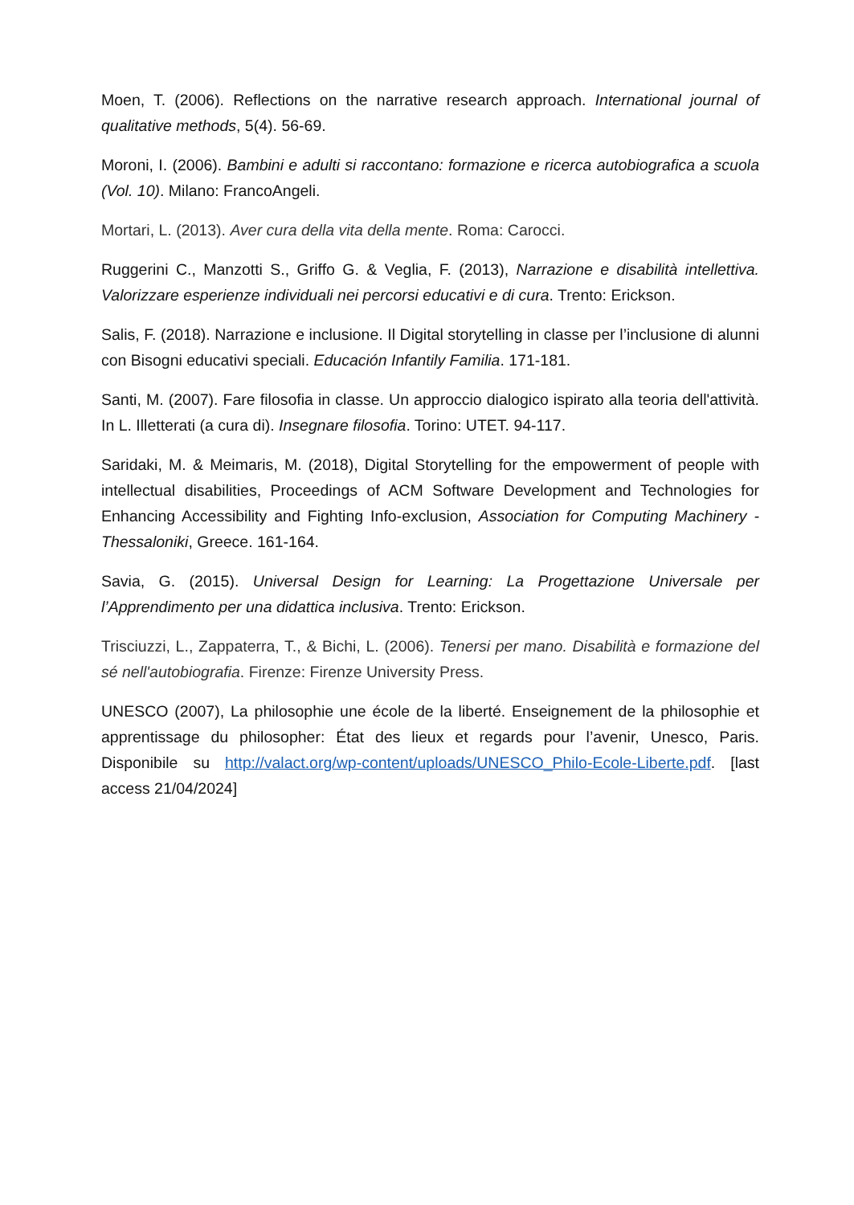Moen, T. (2006). Reflections on the narrative research approach. International journal of qualitative methods, 5(4). 56-69.
Moroni, I. (2006). Bambini e adulti si raccontano: formazione e ricerca autobiografica a scuola (Vol. 10). Milano: FrancoAngeli.
Mortari, L. (2013). Aver cura della vita della mente. Roma: Carocci.
Ruggerini C., Manzotti S., Griffo G. & Veglia, F. (2013), Narrazione e disabilità intellettiva. Valorizzare esperienze individuali nei percorsi educativi e di cura. Trento: Erickson.
Salis, F. (2018). Narrazione e inclusione. Il Digital storytelling in classe per l’inclusione di alunni con Bisogni educativi speciali. Educación Infantily Familia. 171-181.
Santi, M. (2007). Fare filosofia in classe. Un approccio dialogico ispirato alla teoria dell'attività. In L. Illetterati (a cura di). Insegnare filosofia. Torino: UTET. 94-117.
Saridaki, M. & Meimaris, M. (2018), Digital Storytelling for the empowerment of people with intellectual disabilities, Proceedings of ACM Software Development and Technologies for Enhancing Accessibility and Fighting Info-exclusion, Association for Computing Machinery -Thessaloniki, Greece. 161-164.
Savia, G. (2015). Universal Design for Learning: La Progettazione Universale per l’Apprendimento per una didattica inclusiva. Trento: Erickson.
Trisciuzzi, L., Zappaterra, T., & Bichi, L. (2006). Tenersi per mano. Disabilità e formazione del sé nell'autobiografia. Firenze: Firenze University Press.
UNESCO (2007), La philosophie une école de la liberté. Enseignement de la philosophie et apprentissage du philosopher: État des lieux et regards pour l’avenir, Unesco, Paris. Disponibile su http://valact.org/wp-content/uploads/UNESCO_Philo-Ecole-Liberte.pdf. [last access 21/04/2024]